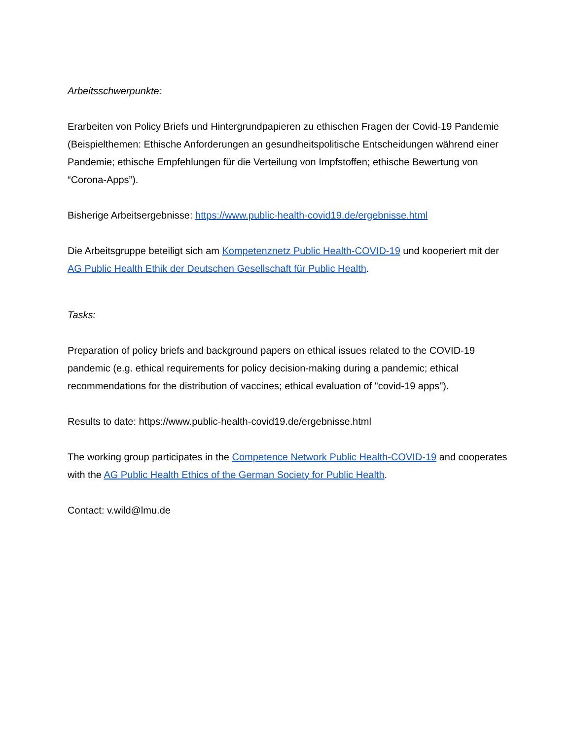Arbeitsschwerpunkte:
Erarbeiten von Policy Briefs und Hintergrundpapieren zu ethischen Fragen der Covid-19 Pandemie (Beispielthemen: Ethische Anforderungen an gesundheitspolitische Entscheidungen während einer Pandemie; ethische Empfehlungen für die Verteilung von Impfstoffen; ethische Bewertung von “Corona-Apps”).
Bisherige Arbeitsergebnisse: https://www.public-health-covid19.de/ergebnisse.html
Die Arbeitsgruppe beteiligt sich am Kompetenznetz Public Health-COVID-19 und kooperiert mit der AG Public Health Ethik der Deutschen Gesellschaft für Public Health.
Tasks:
Preparation of policy briefs and background papers on ethical issues related to the COVID-19 pandemic (e.g. ethical requirements for policy decision-making during a pandemic; ethical recommendations for the distribution of vaccines; ethical evaluation of "covid-19 apps").
Results to date: https://www.public-health-covid19.de/ergebnisse.html
The working group participates in the Competence Network Public Health-COVID-19 and cooperates with the AG Public Health Ethics of the German Society for Public Health.
Contact: v.wild@lmu.de